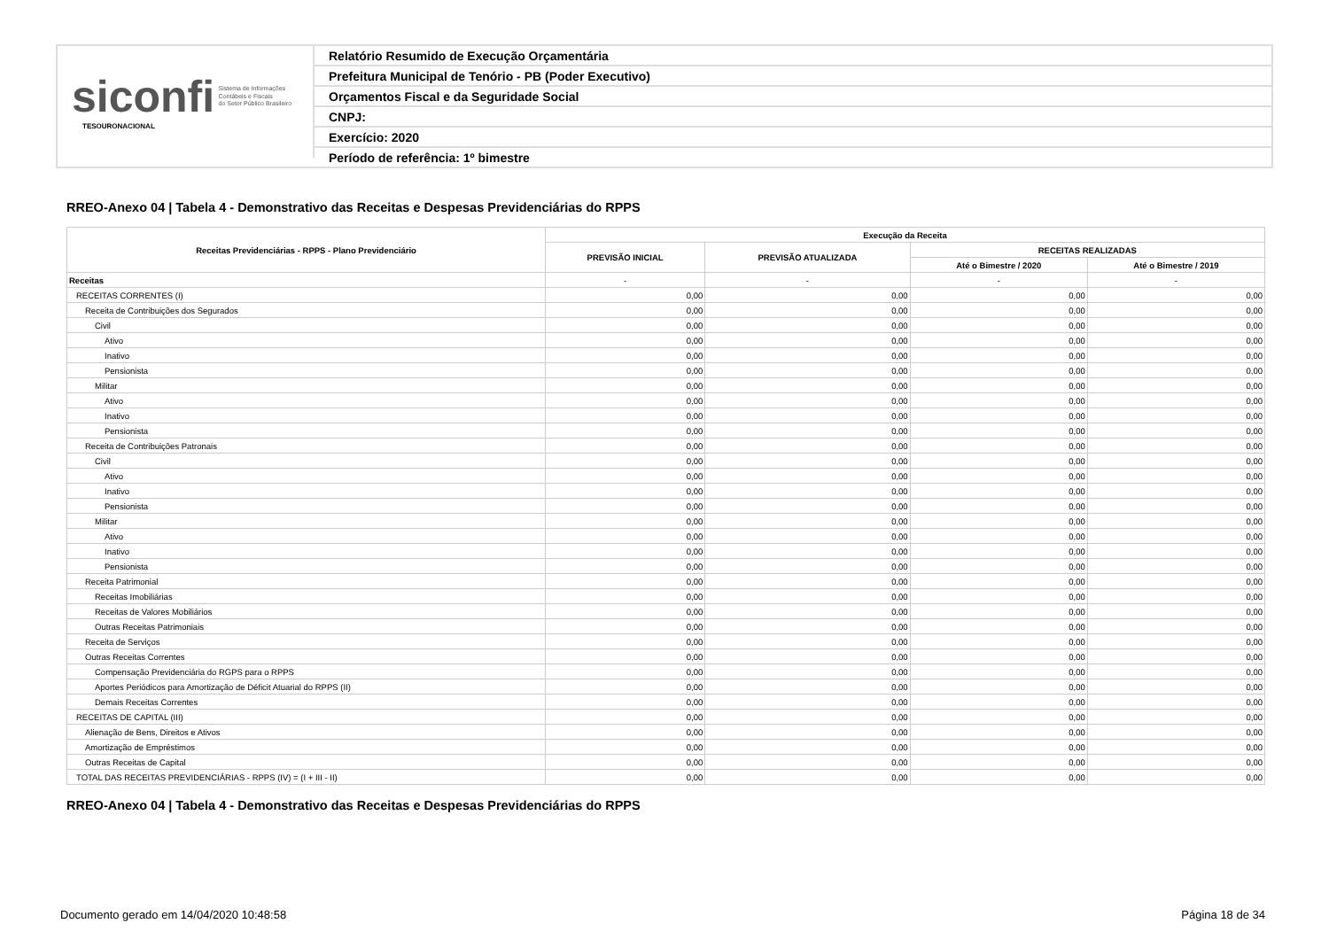siconfi Sistema de Informações
Contábeis e Fiscais
do Setor Público Brasileiro
TESOURONACIONAL
Relatório Resumido de Execução Orçamentária
Prefeitura Municipal de Tenório - PB (Poder Executivo)
Orçamentos Fiscal e da Seguridade Social
CNPJ:
Exercício: 2020
Período de referência: 1º bimestre
RREO-Anexo 04 | Tabela 4 - Demonstrativo das Receitas e Despesas Previdenciárias do RPPS
| Receitas Previdenciárias - RPPS - Plano Previdenciário | Execução da Receita | | | |
| --- | --- | --- | --- | --- |
| | PREVISÃO INICIAL | PREVISÃO ATUALIZADA | RECEITAS REALIZADAS | |
| | | | Até o Bimestre / 2020 | Até o Bimestre / 2019 |
| Receitas | - | - | - | - |
| RECEITAS CORRENTES (I) | 0,00 | 0,00 | 0,00 | 0,00 |
| Receita de Contribuições dos Segurados | 0,00 | 0,00 | 0,00 | 0,00 |
| Civil | 0,00 | 0,00 | 0,00 | 0,00 |
| Ativo | 0,00 | 0,00 | 0,00 | 0,00 |
| Inativo | 0,00 | 0,00 | 0,00 | 0,00 |
| Pensionista | 0,00 | 0,00 | 0,00 | 0,00 |
| Militar | 0,00 | 0,00 | 0,00 | 0,00 |
| Ativo | 0,00 | 0,00 | 0,00 | 0,00 |
| Inativo | 0,00 | 0,00 | 0,00 | 0,00 |
| Pensionista | 0,00 | 0,00 | 0,00 | 0,00 |
| Receita de Contribuições Patronais | 0,00 | 0,00 | 0,00 | 0,00 |
| Civil | 0,00 | 0,00 | 0,00 | 0,00 |
| Ativo | 0,00 | 0,00 | 0,00 | 0,00 |
| Inativo | 0,00 | 0,00 | 0,00 | 0,00 |
| Pensionista | 0,00 | 0,00 | 0,00 | 0,00 |
| Militar | 0,00 | 0,00 | 0,00 | 0,00 |
| Ativo | 0,00 | 0,00 | 0,00 | 0,00 |
| Inativo | 0,00 | 0,00 | 0,00 | 0,00 |
| Pensionista | 0,00 | 0,00 | 0,00 | 0,00 |
| Receita Patrimonial | 0,00 | 0,00 | 0,00 | 0,00 |
| Receitas Imobiliárias | 0,00 | 0,00 | 0,00 | 0,00 |
| Receitas de Valores Mobiliários | 0,00 | 0,00 | 0,00 | 0,00 |
| Outras Receitas Patrimoniais | 0,00 | 0,00 | 0,00 | 0,00 |
| Receita de Serviços | 0,00 | 0,00 | 0,00 | 0,00 |
| Outras Receitas Correntes | 0,00 | 0,00 | 0,00 | 0,00 |
| Compensação Previdenciária do RGPS para o RPPS | 0,00 | 0,00 | 0,00 | 0,00 |
| Aportes Periódicos para Amortização de Déficit Atuarial do RPPS (II) | 0,00 | 0,00 | 0,00 | 0,00 |
| Demais Receitas Correntes | 0,00 | 0,00 | 0,00 | 0,00 |
| RECEITAS DE CAPITAL (III) | 0,00 | 0,00 | 0,00 | 0,00 |
| Alienação de Bens, Direitos e Ativos | 0,00 | 0,00 | 0,00 | 0,00 |
| Amortização de Empréstimos | 0,00 | 0,00 | 0,00 | 0,00 |
| Outras Receitas de Capital | 0,00 | 0,00 | 0,00 | 0,00 |
| TOTAL DAS RECEITAS PREVIDENCIÁRIAS - RPPS (IV) = (I + III - II) | 0,00 | 0,00 | 0,00 | 0,00 |
RREO-Anexo 04 | Tabela 4 - Demonstrativo das Receitas e Despesas Previdenciárias do RPPS
Documento gerado em 14/04/2020 10:48:58
Página 18 de 34